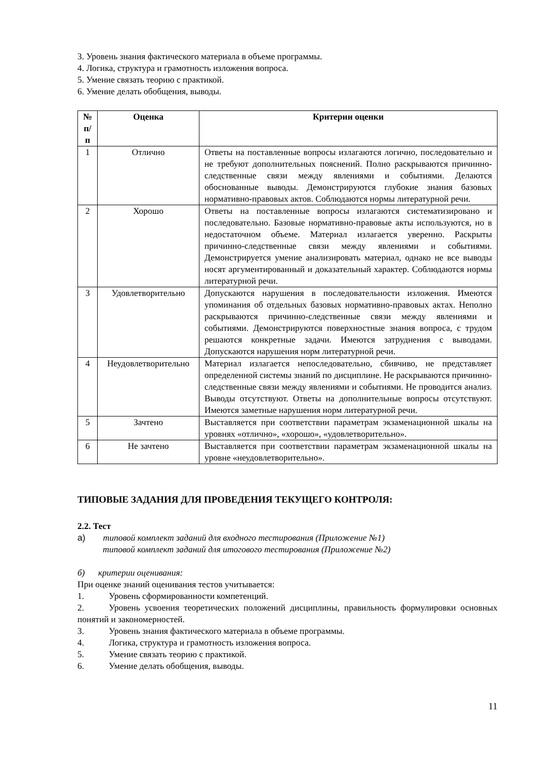3. Уровень знания фактического материала в объеме программы.
4. Логика, структура и грамотность изложения вопроса.
5. Умение связать теорию с практикой.
6. Умение делать обобщения, выводы.
| № п/п | Оценка | Критерии оценки |
| --- | --- | --- |
| 1 | Отлично | Ответы на поставленные вопросы излагаются логично, последовательно и не требуют дополнительных пояснений. Полно раскрываются причинно-следственные связи между явлениями и событиями. Делаются обоснованные выводы. Демонстрируются глубокие знания базовых нормативно-правовых актов. Соблюдаются нормы литературной речи. |
| 2 | Хорошо | Ответы на поставленные вопросы излагаются систематизировано и последовательно. Базовые нормативно-правовые акты используются, но в недостаточном объеме. Материал излагается уверенно. Раскрыты причинно-следственные связи между явлениями и событиями. Демонстрируется умение анализировать материал, однако не все выводы носят аргументированный и доказательный характер. Соблюдаются нормы литературной речи. |
| 3 | Удовлетворительно | Допускаются нарушения в последовательности изложения. Имеются упоминания об отдельных базовых нормативно-правовых актах. Неполно раскрываются причинно-следственные связи между явлениями и событиями. Демонстрируются поверхностные знания вопроса, с трудом решаются конкретные задачи. Имеются затруднения с выводами. Допускаются нарушения норм литературной речи. |
| 4 | Неудовлетворительно | Материал излагается непоследовательно, сбивчиво, не представляет определенной системы знаний по дисциплине. Не раскрываются причинно-следственные связи между явлениями и событиями. Не проводится анализ. Выводы отсутствуют. Ответы на дополнительные вопросы отсутствуют. Имеются заметные нарушения норм литературной речи. |
| 5 | Зачтено | Выставляется при соответствии параметрам экзаменационной шкалы на уровнях «отлично», «хорошо», «удовлетворительно». |
| 6 | Не зачтено | Выставляется при соответствии параметрам экзаменационной шкалы на уровне «неудовлетворительно». |
ТИПОВЫЕ ЗАДАНИЯ ДЛЯ ПРОВЕДЕНИЯ ТЕКУЩЕГО КОНТРОЛЯ:
2.2. Тест
а) типовой комплект заданий для входного тестирования (Приложение №1)
типовой комплект заданий для итогового тестирования (Приложение №2)
б) критерии оценивания:
При оценке знаний оценивания тестов учитывается:
1. Уровень сформированности компетенций.
2. Уровень усвоения теоретических положений дисциплины, правильность формулировки основных понятий и закономерностей.
3. Уровень знания фактического материала в объеме программы.
4. Логика, структура и грамотность изложения вопроса.
5. Умение связать теорию с практикой.
6. Умение делать обобщения, выводы.
11